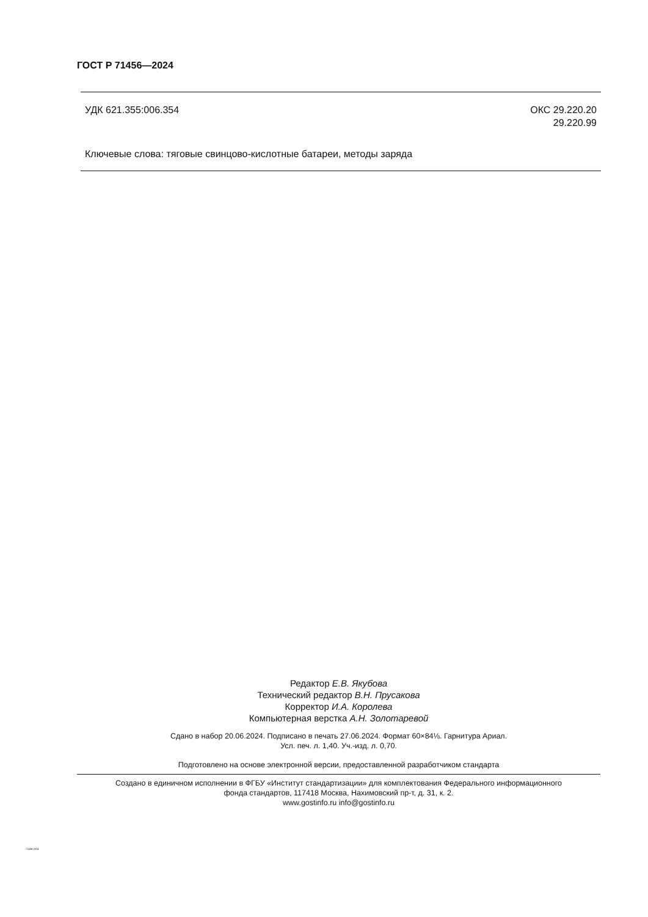ГОСТ Р 71456—2024
УДК 621.355:006.354 ОКС 29.220.20
29.220.99
Ключевые слова: тяговые свинцово-кислотные батареи, методы заряда
Редактор Е.В. Якубова
Технический редактор В.Н. Прусакова
Корректор И.А. Королева
Компьютерная верстка А.Н. Золотаревой
Сдано в набор 20.06.2024. Подписано в печать 27.06.2024. Формат 60×84⅛. Гарнитура Ариал.
Усл. печ. л. 1,40. Уч.-изд. л. 0,70.
Подготовлено на основе электронной версии, предоставленной разработчиком стандарта
Создано в единичном исполнении в ФГБУ «Институт стандартизации» для комплектования Федерального информационного
фонда стандартов, 117418 Москва, Нахимовский пр-т, д. 31, к. 2.
www.gostinfo.ru info@gostinfo.ru
71456-2024